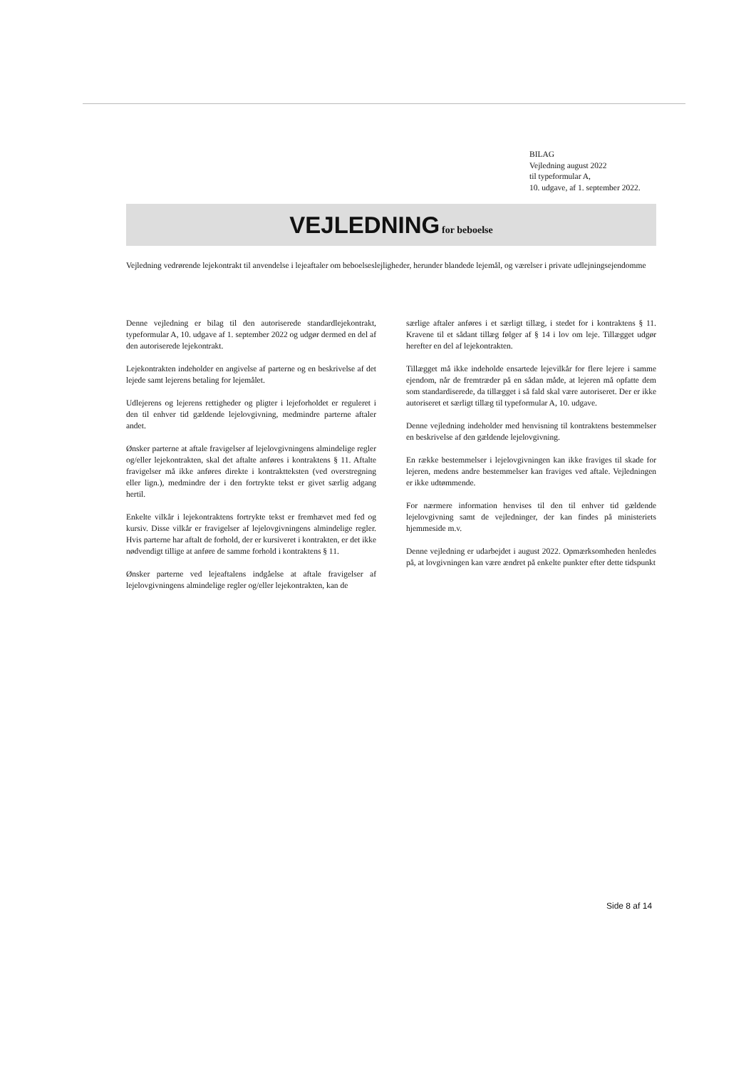BILAG
Vejledning august 2022
til typeformular A,
10. udgave, af 1. september 2022.
VEJLEDNING for beboelse
Vejledning vedrørende lejekontrakt til anvendelse i lejeaftaler om beboelseslejligheder, herunder blandede lejemål, og værelser i private udlejningsejendomme
Denne vejledning er bilag til den autoriserede standardlejekontrakt, typeformular A, 10. udgave af 1. september 2022 og udgør dermed en del af den autoriserede lejekontrakt.
Lejekontrakten indeholder en angivelse af parterne og en beskrivelse af det lejede samt lejerens betaling for lejemålet.
Udlejerens og lejerens rettigheder og pligter i lejeforholdet er reguleret i den til enhver tid gældende lejelovgivning, medmindre parterne aftaler andet.
Ønsker parterne at aftale fravigelser af lejelovgivningens almindelige regler og/eller lejekontrakten, skal det aftalte anføres i kontraktens § 11. Aftalte fravigelser må ikke anføres direkte i kontraktteksten (ved overstregning eller lign.), medmindre der i den fortrykte tekst er givet særlig adgang hertil.
Enkelte vilkår i lejekontraktens fortrykte tekst er fremhævet med fed og kursiv. Disse vilkår er fravigelser af lejelovgivningens almindelige regler. Hvis parterne har aftalt de forhold, der er kursiveret i kontrakten, er det ikke nødvendigt tillige at anføre de samme forhold i kontraktens § 11.
Ønsker parterne ved lejeaftalens indgåelse at aftale fravigelser af lejelovgivningens almindelige regler og/eller lejekontrakten, kan de
særlige aftaler anføres i et særligt tillæg, i stedet for i kontraktens § 11. Kravene til et sådant tillæg følger af § 14 i lov om leje. Tillægget udgør herefter en del af lejekontrakten.
Tillægget må ikke indeholde ensartede lejevilkår for flere lejere i samme ejendom, når de fremtræder på en sådan måde, at lejeren må opfatte dem som standardiserede, da tillægget i så fald skal være autoriseret. Der er ikke autoriseret et særligt tillæg til typeformular A, 10. udgave.
Denne vejledning indeholder med henvisning til kontraktens bestemmelser en beskrivelse af den gældende lejelovgivning.
En række bestemmelser i lejelovgivningen kan ikke fraviges til skade for lejeren, medens andre bestemmelser kan fraviges ved aftale. Vejledningen er ikke udtømmende.
For nærmere information henvises til den til enhver tid gældende lejelovgivning samt de vejledninger, der kan findes på ministeriets hjemmeside m.v.
Denne vejledning er udarbejdet i august 2022. Opmærksomheden henledes på, at lovgivningen kan være ændret på enkelte punkter efter dette tidspunkt
Side 8 af 14